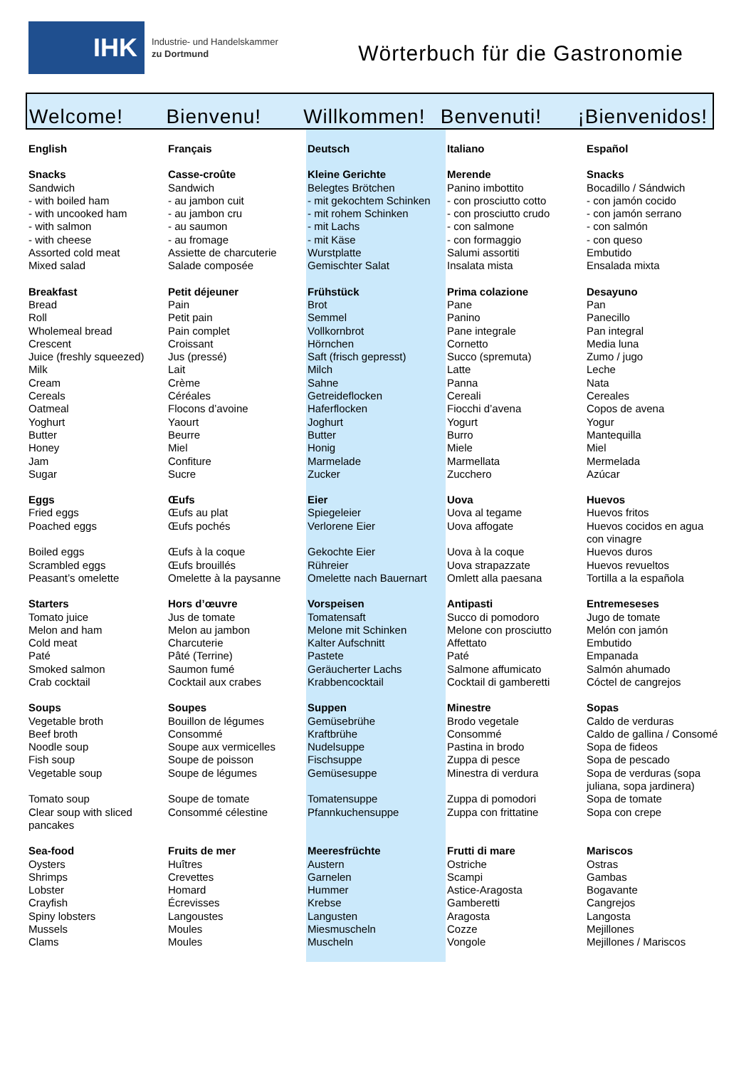IHK
Industrie- und Handelskammer
zu Dortmund
Wörterbuch für die Gastronomie
Welcome!
Bienvenu!
Willkommen!
Benvenuti!
¡Bienvenidos!
| English | Français | Deutsch | Italiano | Español |
| Snacks | Casse-croûte | Kleine Gerichte | Merende | Snacks |
| Sandwich | Sandwich | Belegtes Brötchen | Panino imbottito | Bocadillo / Sándwich |
| - with boiled ham | - au jambon cuit | - mit gekochtem Schinken | - con prosciutto cotto | - con jamón cocido |
| - with uncooked ham | - au jambon cru | - mit rohem Schinken | - con prosciutto crudo | - con jamón serrano |
| - with salmon | - au saumon | - mit Lachs | - con salmone | - con salmón |
| - with cheese | - au fromage | - mit Käse | - con formaggio | - con queso |
| Assorted cold meat | Assiette de charcuterie | Wurstplatte | Salumi assortiti | Embutido |
| Mixed salad | Salade composée | Gemischter Salat | Insalata mista | Ensalada mixta |
| Breakfast | Petit déjeuner | Frühstück | Prima colazione | Desayuno |
| Bread | Pain | Brot | Pane | Pan |
| Roll | Petit pain | Semmel | Panino | Panecillo |
| Wholemeal bread | Pain complet | Vollkornbrot | Pane integrale | Pan integral |
| Crescent | Croissant | Hörnchen | Cornetto | Media luna |
| Juice (freshly squeezed) | Jus (pressé) | Saft (frisch gepresst) | Succo (spremuta) | Zumo / jugo |
| Milk | Lait | Milch | Latte | Leche |
| Cream | Crème | Sahne | Panna | Nata |
| Cereals | Céréales | Getreideflocken | Cereali | Cereales |
| Oatmeal | Flocons d’avoine | Haferflocken | Fiocchi d’avena | Copos de avena |
| Yoghurt | Yaourt | Joghurt | Yogurt | Yogur |
| Butter | Beurre | Butter | Burro | Mantequilla |
| Honey | Miel | Honig | Miele | Miel |
| Jam | Confiture | Marmelade | Marmellata | Mermelada |
| Sugar | Sucre | Zucker | Zucchero | Azúcar |
| Eggs | Œufs | Eier | Uova | Huevos |
| Fried eggs | Œufs au plat | Spiegeleier | Uova al tegame | Huevos fritos |
| Poached eggs | Œufs pochés | Verlorene Eier | Uova affogate | Huevos cocidos en agua con vinagre |
| Boiled eggs | Œufs à la coque | Gekochte Eier | Uova à la coque | Huevos duros |
| Scrambled eggs | Œufs brouillés | Rühreier | Uova strapazzate | Huevos revueltos |
| Peasant’s omelette | Omelette à la paysanne | Omelette nach Bauernart | Omlett alla paesana | Tortilla a la española |
| Starters | Hors d’œuvre | Vorspeisen | Antipasti | Entremeseses |
| Tomato juice | Jus de tomate | Tomatensaft | Succo di pomodoro | Jugo de tomate |
| Melon and ham | Melon au jambon | Melone mit Schinken | Melone con prosciutto | Melón con jamón |
| Cold meat | Charcuterie | Kalter Aufschnitt | Affettato | Embutido |
| Paté | Pâté (Terrine) | Pastete | Paté | Empanada |
| Smoked salmon | Saumon fumé | Geräucherter Lachs | Salmone affumicato | Salmón ahumado |
| Crab cocktail | Cocktail aux crabes | Krabbencocktail | Cocktail di gamberetti | Cóctel de cangrejos |
| Soups | Soupes | Suppen | Minestre | Sopas |
| Vegetable broth | Bouillon de légumes | Gemüsebrühe | Brodo vegetale | Caldo de verduras |
| Beef broth | Consommé | Kraftbrühe | Consommé | Caldo de gallina / Consomé |
| Noodle soup | Soupe aux vermicelles | Nudelsuppe | Pastina in brodo | Sopa de fideos |
| Fish soup | Soupe de poisson | Fischsuppe | Zuppa di pesce | Sopa de pescado |
| Vegetable soup | Soupe de légumes | Gemüsesuppe | Minestra di verdura | Sopa de verduras (sopa juliana, sopa jardinera) |
| Tomato soup | Soupe de tomate | Tomatensuppe | Zuppa di pomodori | Sopa de tomate |
| Clear soup with sliced pancakes | Consommé célestine | Pfannkuchensuppe | Zuppa con frittatine | Sopa con crepe |
| Sea-food | Fruits de mer | Meeresfrüchte | Frutti di mare | Mariscos |
| Oysters | Huîtres | Austern | Ostriche | Ostras |
| Shrimps | Crevettes | Garnelen | Scampi | Gambas |
| Lobster | Homard | Hummer | Astice-Aragosta | Bogavante |
| Crayfish | Écrevisses | Krebse | Gamberetti | Cangrejos |
| Spiny lobsters | Langoustes | Langusten | Aragosta | Langosta |
| Mussels | Moules | Miesmuscheln | Cozze | Mejillones |
| Clams | Moules | Muscheln | Vongole | Mejillones / Mariscos |